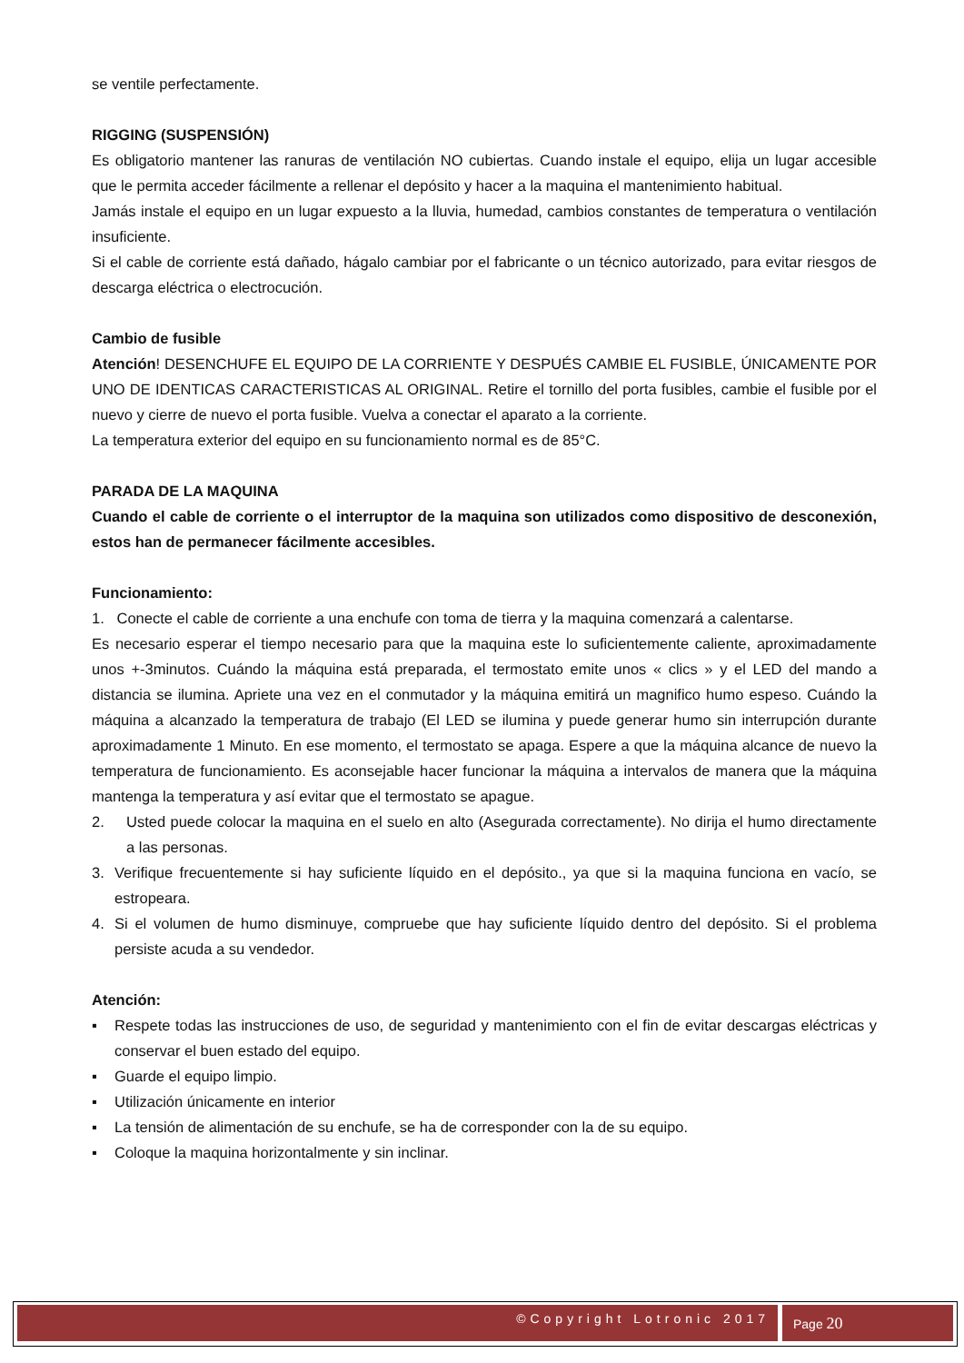se ventile perfectamente.
RIGGING (SUSPENSIÓN)
Es obligatorio mantener las ranuras de ventilación NO cubiertas. Cuando instale el equipo, elija un lugar accesible que le permita acceder fácilmente a rellenar el depósito y hacer a la maquina el mantenimiento habitual.
Jamás instale el equipo en un lugar expuesto a la lluvia, humedad, cambios constantes de temperatura o ventilación insuficiente.
Si el cable de corriente está dañado, hágalo cambiar por el fabricante o un técnico autorizado, para evitar riesgos de descarga eléctrica o electrocución.
Cambio de fusible
Atención! DESENCHUFE EL EQUIPO DE LA CORRIENTE Y DESPUÉS CAMBIE EL FUSIBLE, ÚNICAMENTE POR UNO DE IDENTICAS CARACTERISTICAS AL ORIGINAL. Retire el tornillo del porta fusibles, cambie el fusible por el nuevo y cierre de nuevo el porta fusible. Vuelva a conectar el aparato a la corriente.
La temperatura exterior del equipo en su funcionamiento normal es de 85°C.
PARADA DE LA MAQUINA
Cuando el cable de corriente o el interruptor de la maquina son utilizados como dispositivo de desconexión, estos han de permanecer fácilmente accesibles.
Funcionamiento:
1. Conecte el cable de corriente a una enchufe con toma de tierra y la maquina comenzará a calentarse.
Es necesario esperar el tiempo necesario para que la maquina este lo suficientemente caliente, aproximadamente unos +-3minutos. Cuándo la máquina está preparada, el termostato emite unos « clics » y el LED del mando a distancia se ilumina. Apriete una vez en el conmutador y la máquina emitirá un magnifico humo espeso. Cuándo la máquina a alcanzado la temperatura de trabajo (El LED se ilumina y puede generar humo sin interrupción durante aproximadamente 1 Minuto. En ese momento, el termostato se apaga. Espere a que la máquina alcance de nuevo la temperatura de funcionamiento. Es aconsejable hacer funcionar la máquina a intervalos de manera que la máquina mantenga la temperatura y así evitar que el termostato se apague.
2. Usted puede colocar la maquina en el suelo en alto (Asegurada correctamente). No dirija el humo directamente a las personas.
3. Verifique frecuentemente si hay suficiente líquido en el depósito., ya que si la maquina funciona en vacío, se estropeara.
4. Si el volumen de humo disminuye, compruebe que hay suficiente líquido dentro del depósito. Si el problema persiste acuda a su vendedor.
Atención:
▪ Respete todas las instrucciones de uso, de seguridad y mantenimiento con el fin de evitar descargas eléctricas y conservar el buen estado del equipo.
▪ Guarde el equipo limpio.
▪ Utilización únicamente en interior
▪ La tensión de alimentación de su enchufe, se ha de corresponder con la de su equipo.
▪ Coloque la maquina horizontalmente y sin inclinar.
©Copyright Lotronic 2017 Page 20